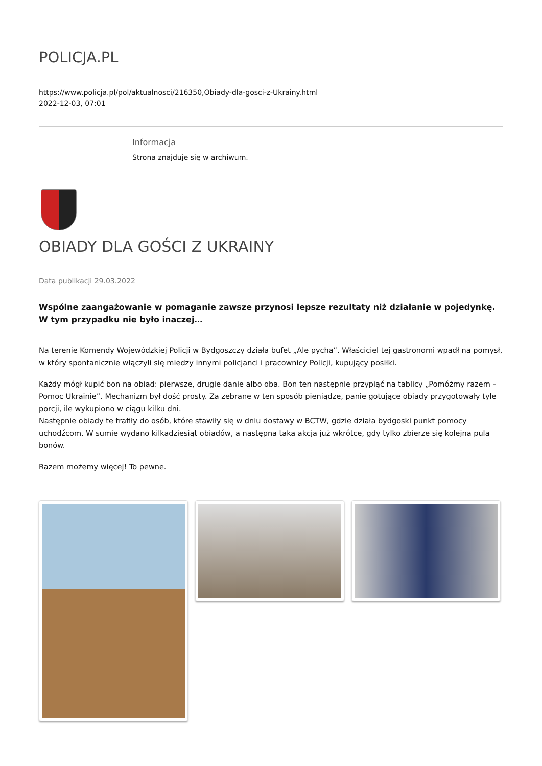POLICJA.PL
https://www.policja.pl/pol/aktualnosci/216350,Obiady-dla-gosci-z-Ukrainy.html
2022-12-03, 07:01
Informacja
Strona znajduje się w archiwum.
OBIADY DLA GOŚCI Z UKRAINY
Data publikacji 29.03.2022
Wspólne zaangażowanie w pomaganie zawsze przynosi lepsze rezultaty niż działanie w pojedynkę. W tym przypadku nie było inaczej…
Na terenie Komendy Wojewódzkiej Policji w Bydgoszczy działa bufet „Ale pycha”. Właściciel tej gastronomi wpadł na pomysł, w który spontanicznie włączyli się miedzy innymi policjanci i pracownicy Policji, kupujący posiłki.
Każdy mógł kupić bon na obiad: pierwsze, drugie danie albo oba. Bon ten następnie przypiąć na tablicy „Pomóżmy razem – Pomoc Ukrainie”. Mechanizm był dość prosty. Za zebrane w ten sposób pieniądze, panie gotujące obiady przygotowały tyle porcji, ile wykupiono w ciągu kilku dni.
Następnie obiady te trafiły do osób, które stawiły się w dniu dostawy w BCTW, gdzie działa bydgoski punkt pomocy uchodźcom. W sumie wydano kilkadziesiąt obiadów, a następna taka akcja już wkrótce, gdy tylko zbierze się kolejna pula bonów.
Razem możemy więcej! To pewne.